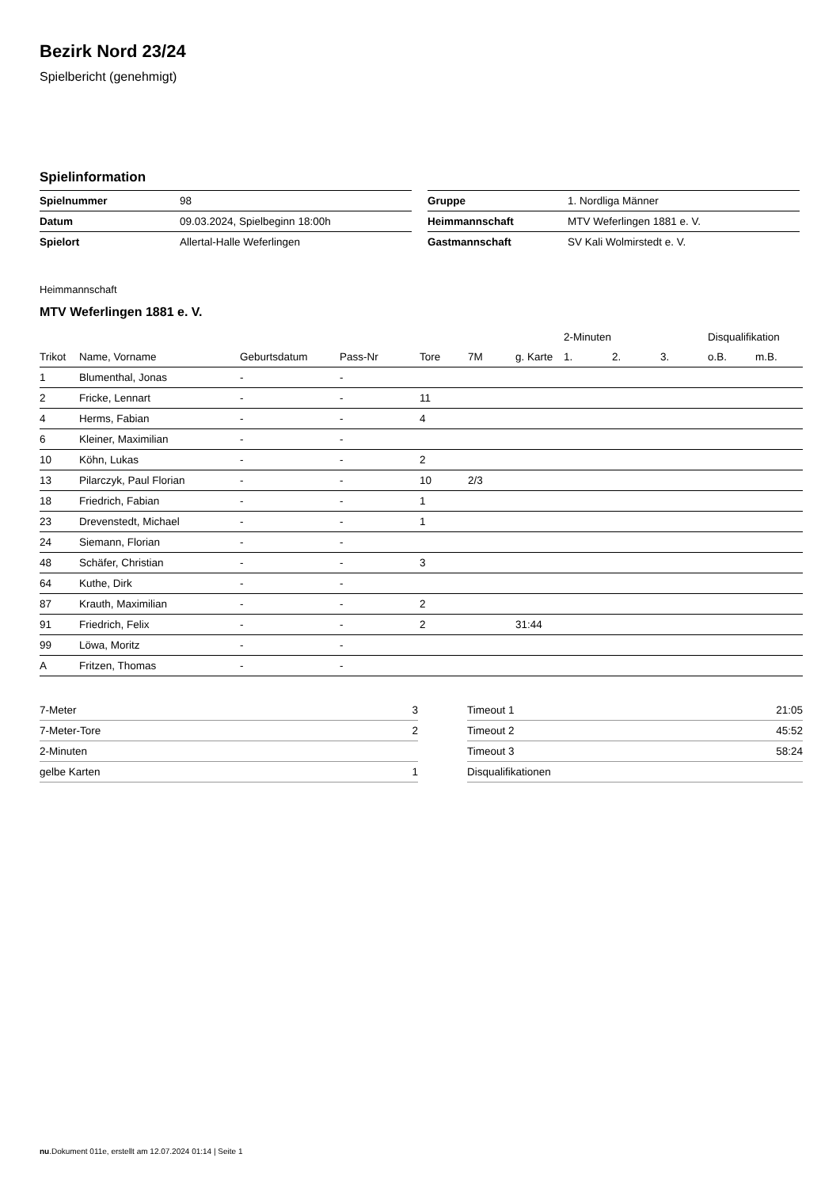Bezirk Nord 23/24
Spielbericht (genehmigt)
Spielinformation
| Spielnummer | 98 |
| Datum | 09.03.2024, Spielbeginn 18:00h |
| Spielort | Allertal-Halle Weferlingen |
| Gruppe | 1. Nordliga Männer |
| Heimmannschaft | MTV Weferlingen 1881 e. V. |
| Gastmannschaft | SV Kali Wolmirstedt e. V. |
Heimmannschaft
MTV Weferlingen 1881 e. V.
| | | | | | | | 2-Minuten | | | Disqualifikation | |
| --- | --- | --- | --- | --- | --- | --- | --- | --- | --- | --- | --- |
| Trikot | Name, Vorname | Geburtsdatum | Pass-Nr | Tore | 7M | g. Karte | 1. | 2. | 3. | o.B. | m.B. |
| 1 | Blumenthal, Jonas | - | - | | | | | | | | |
| 2 | Fricke, Lennart | - | - | 11 | | | | | | | |
| 4 | Herms, Fabian | - | - | 4 | | | | | | | |
| 6 | Kleiner, Maximilian | - | - | | | | | | | | |
| 10 | Köhn, Lukas | - | - | 2 | | | | | | | |
| 13 | Pilarczyk, Paul Florian | - | - | 10 | 2/3 | | | | | | |
| 18 | Friedrich, Fabian | - | - | 1 | | | | | | | |
| 23 | Drevenstedt, Michael | - | - | 1 | | | | | | | |
| 24 | Siemann, Florian | - | - | | | | | | | | |
| 48 | Schäfer, Christian | - | - | 3 | | | | | | | |
| 64 | Kuthe, Dirk | - | - | | | | | | | | |
| 87 | Krauth, Maximilian | - | - | 2 | | | | | | | |
| 91 | Friedrich, Felix | - | - | 2 | | 31:44 | | | | | |
| 99 | Löwa, Moritz | - | - | | | | | | | | |
| A | Fritzen, Thomas | - | - | | | | | | | | |
| 7-Meter | 3 |
| 7-Meter-Tore | 2 |
| 2-Minuten | |
| gelbe Karten | 1 |
| Timeout 1 | 21:05 |
| Timeout 2 | 45:52 |
| Timeout 3 | 58:24 |
| Disqualifikationen | |
nu.Dokument 011e, erstellt am 12.07.2024 01:14 | Seite 1